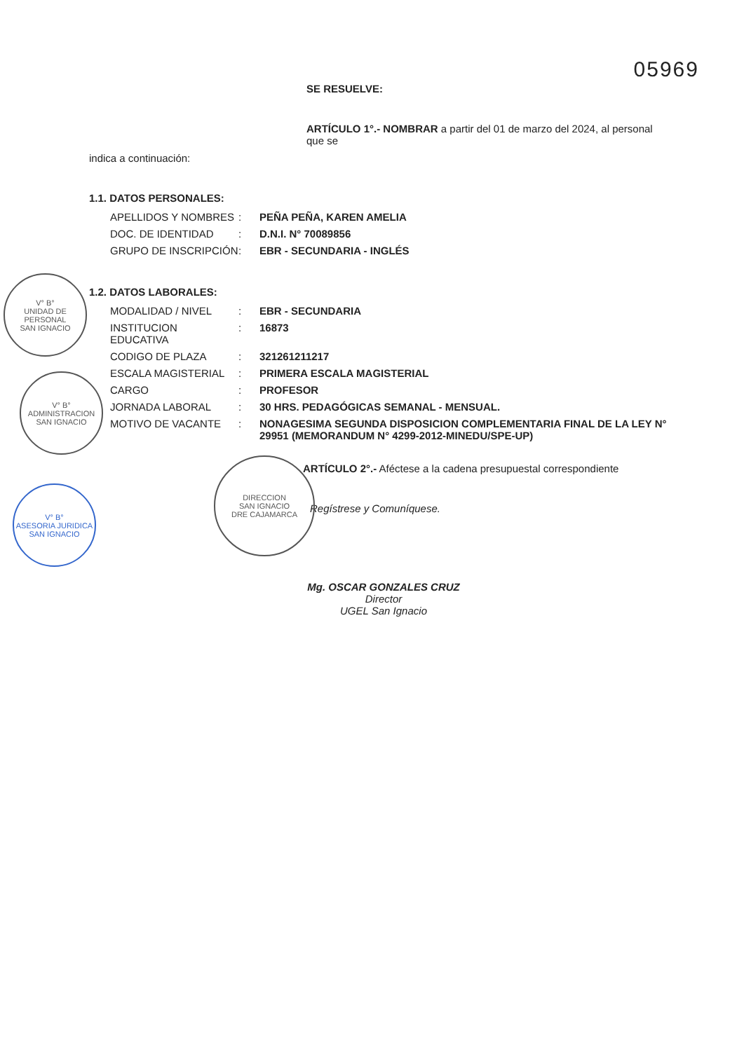05969
SE RESUELVE:
ARTÍCULO 1°.- NOMBRAR a partir del 01 de marzo del 2024, al personal que se
indica a continuación:
1.1. DATOS PERSONALES:
APELLIDOS Y NOMBRES: PEÑA PEÑA, KAREN AMELIA
DOC. DE IDENTIDAD: D.N.I. N° 70089856
GRUPO DE INSCRIPCIÓN: EBR - SECUNDARIA - INGLÉS
1.2. DATOS LABORALES:
MODALIDAD / NIVEL: EBR - SECUNDARIA
INSTITUCION EDUCATIVA: 16873
CODIGO DE PLAZA: 321261211217
ESCALA MAGISTERIAL: PRIMERA ESCALA MAGISTERIAL
CARGO: PROFESOR
JORNADA LABORAL: 30 HRS. PEDAGÓGICAS SEMANAL - MENSUAL.
MOTIVO DE VACANTE: NONAGESIMA SEGUNDA DISPOSICION COMPLEMENTARIA FINAL DE LA LEY N° 29951 (MEMORANDUM N° 4299-2012-MINEDU/SPE-UP)
ARTÍCULO 2°.- Aféctese a la cadena presupuestal correspondiente
Regístrese y Comuníquese.
Mg. OSCAR GONZALES CRUZ
Director
UGEL San Ignacio
V° B°
UNIDAD DE PERSONAL
SAN IGNACIO
V° B°
ADMINISTRACION
SAN IGNACIO
V° B°
ASESORIA JURIDICA
SAN IGNACIO
DIRECCION
SAN IGNACIO
DRE CAJAMARCA